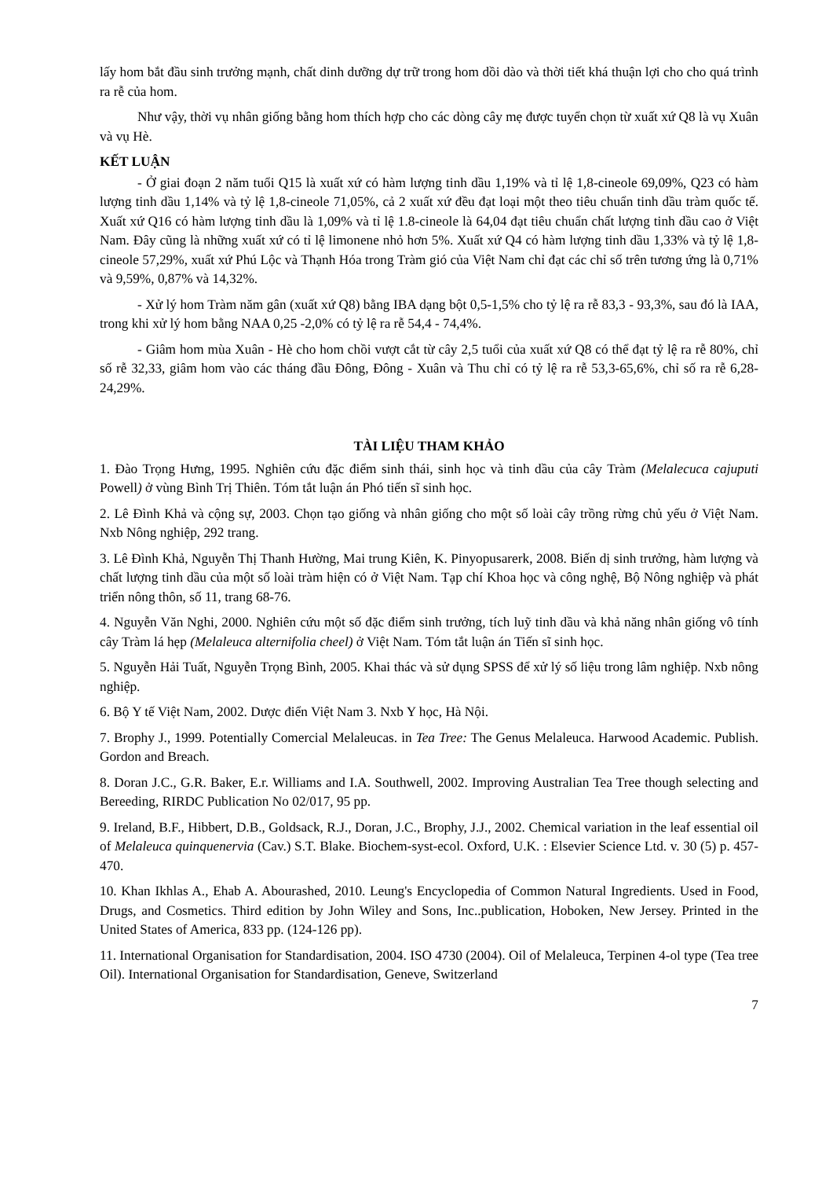lấy hom bắt đầu sinh trưởng mạnh, chất dinh dưỡng dự trữ trong hom dồi dào và thời tiết khá thuận lợi cho cho quá trình ra rễ của hom.
Như vậy, thời vụ nhân giống bằng hom thích hợp cho các dòng cây mẹ được tuyển chọn từ xuất xứ Q8 là vụ Xuân và vụ Hè.
KẾT LUẬN
- Ở giai đoạn 2 năm tuổi Q15 là xuất xứ có hàm lượng tinh dầu 1,19% và tỉ lệ 1,8-cineole 69,09%, Q23 có hàm lượng tinh dầu 1,14% và tỷ lệ 1,8-cineole 71,05%, cả 2 xuất xứ đều đạt loại một theo tiêu chuẩn tinh dầu tràm quốc tế. Xuất xứ Q16 có hàm lượng tinh dầu là 1,09% và tỉ lệ 1.8-cineole là 64,04 đạt tiêu chuẩn chất lượng tinh dầu cao ở Việt Nam. Đây cũng là những xuất xứ có tỉ lệ limonene nhỏ hơn 5%. Xuất xứ Q4 có hàm lượng tinh dầu 1,33% và tỷ lệ 1,8-cineole 57,29%, xuất xứ Phú Lộc và Thạnh Hóa trong Tràm gió của Việt Nam chỉ đạt các chỉ số trên tương ứng là 0,71% và 9,59%, 0,87% và 14,32%.
- Xử lý hom Tràm năm gân (xuất xứ Q8) bằng IBA dạng bột 0,5-1,5% cho tỷ lệ ra rễ 83,3 - 93,3%, sau đó là IAA, trong khi xử lý hom bằng NAA 0,25 -2,0% có tỷ lệ ra rễ 54,4 - 74,4%.
- Giâm hom mùa Xuân - Hè cho hom chồi vượt cắt từ cây 2,5 tuổi của xuất xứ Q8 có thể đạt tỷ lệ ra rễ 80%, chỉ số rễ 32,33, giâm hom vào các tháng đầu Đông, Đông - Xuân và Thu chỉ có tỷ lệ ra rễ 53,3-65,6%, chỉ số ra rễ 6,28-24,29%.
TÀI LIỆU THAM KHẢO
1. Đào Trọng Hưng, 1995. Nghiên cứu đặc điểm sinh thái, sinh học và tinh dầu của cây Tràm (Melalecuca cajuputi Powell) ở vùng Bình Trị Thiên. Tóm tắt luận án Phó tiến sĩ sinh học.
2. Lê Đình Khả và cộng sự, 2003. Chọn tạo giống và nhân giống cho một số loài cây trồng rừng chủ yếu ở Việt Nam. Nxb Nông nghiệp, 292 trang.
3. Lê Đình Khả, Nguyễn Thị Thanh Hường, Mai trung Kiên, K. Pinyopusarerk, 2008. Biến dị sinh trưởng, hàm lượng và chất lượng tinh dầu của một số loài tràm hiện có ở Việt Nam. Tạp chí Khoa học và công nghệ, Bộ Nông nghiệp và phát triển nông thôn, số 11, trang 68-76.
4. Nguyễn Văn Nghi, 2000. Nghiên cứu một số đặc điểm sinh trưởng, tích luỹ tinh dầu và khả năng nhân giống vô tính cây Tràm lá hẹp (Melaleuca alternifolia cheel) ở Việt Nam. Tóm tắt luận án Tiến sĩ sinh học.
5. Nguyễn Hải Tuất, Nguyễn Trọng Bình, 2005. Khai thác và sử dụng SPSS để xử lý số liệu trong lâm nghiệp. Nxb nông nghiệp.
6. Bộ Y tế Việt Nam, 2002. Dược điển Việt Nam 3. Nxb Y học, Hà Nội.
7. Brophy J., 1999. Potentially Comercial Melaleucas. in Tea Tree: The Genus Melaleuca. Harwood Academic. Publish. Gordon and Breach.
8. Doran J.C., G.R. Baker, E.r. Williams and I.A. Southwell, 2002. Improving Australian Tea Tree though selecting and Bereeding, RIRDC Publication No 02/017, 95 pp.
9. Ireland, B.F., Hibbert, D.B., Goldsack, R.J., Doran, J.C., Brophy, J.J., 2002. Chemical variation in the leaf essential oil of Melaleuca quinquenervia (Cav.) S.T. Blake. Biochem-syst-ecol. Oxford, U.K. : Elsevier Science Ltd. v. 30 (5) p. 457-470.
10. Khan Ikhlas A., Ehab A. Abourashed, 2010. Leung's Encyclopedia of Common Natural Ingredients. Used in Food, Drugs, and Cosmetics. Third edition by John Wiley and Sons, Inc..publication, Hoboken, New Jersey. Printed in the United States of America, 833 pp. (124-126 pp).
11. International Organisation for Standardisation, 2004. ISO 4730 (2004). Oil of Melaleuca, Terpinen 4-ol type (Tea tree Oil). International Organisation for Standardisation, Geneve, Switzerland
7